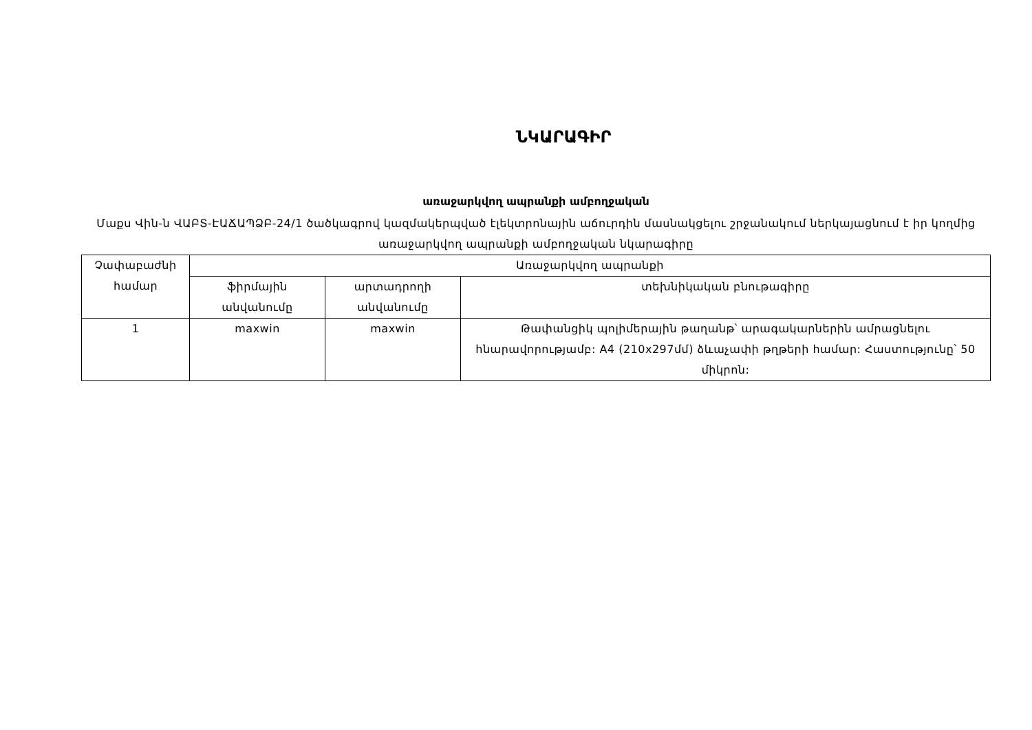ՆԿԱՐԱԳԻՐ
առաջարկվող ապրանքի ամբողջական
Մաքս Վին-ն ՎԱԲՏ-ԷԱՃԱՊՁԲ-24/1 ծածկագրով կազմակերպված էլեկտրոնային աճուրդին մասնակցելու շրջանակում ներկայացնում է իր կողմից առաջարկվող ապրանքի ամբողջական նկարագիրը
| Չափաբաժնի համար | Առաջարկվող ապրանքի | | |
| --- | --- | --- | --- |
| | ֆիրմային անվանումը | արտադրողի անվանումը | տեխնիկական բնութագիրը |
| 1 | maxwin | maxwin | Թափանցիկ պոլիմերային թաղանթ՝ արագակարներին ամրացնելու հնարավորությամբ: A4 (210x297մմ) ձևաչափի թղթերի համար: Հաստությունը՝ 50 միկրոն: |